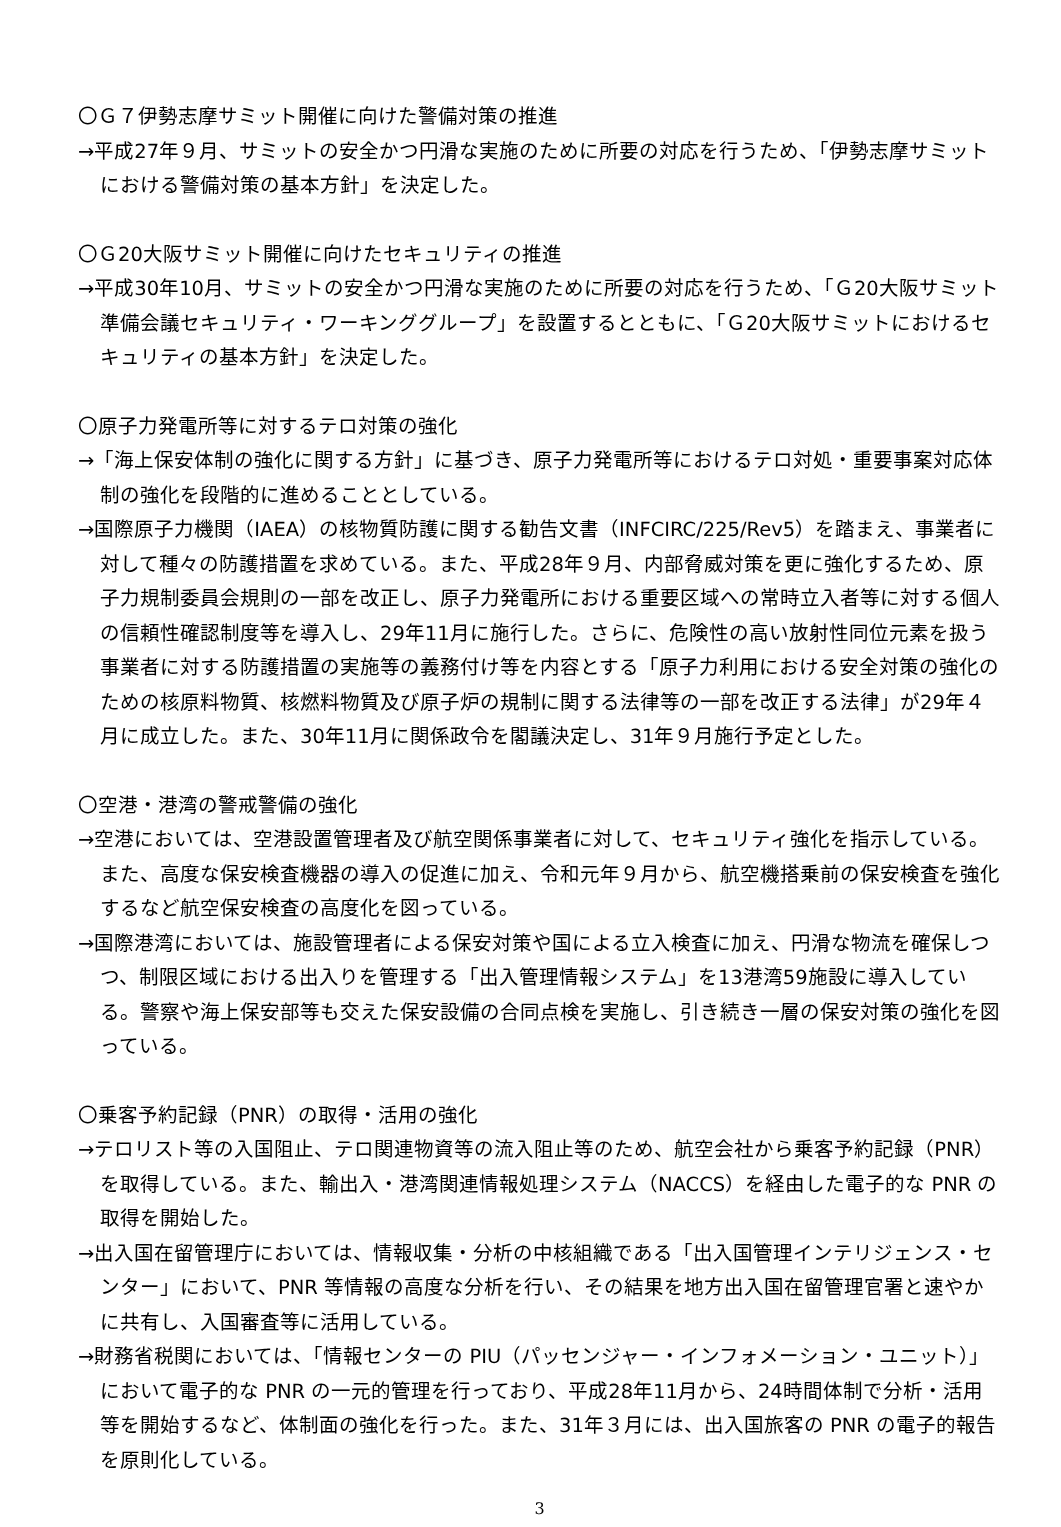〇Ｇ７伊勢志摩サミット開催に向けた警備対策の推進
→平成27年９月、サミットの安全かつ円滑な実施のために所要の対応を行うため、「伊勢志摩サミットにおける警備対策の基本方針」を決定した。
〇Ｇ20大阪サミット開催に向けたセキュリティの推進
→平成30年10月、サミットの安全かつ円滑な実施のために所要の対応を行うため、「Ｇ20大阪サミット準備会議セキュリティ・ワーキンググループ」を設置するとともに、「Ｇ20大阪サミットにおけるセキュリティの基本方針」を決定した。
〇原子力発電所等に対するテロ対策の強化
→「海上保安体制の強化に関する方針」に基づき、原子力発電所等におけるテロ対処・重要事案対応体制の強化を段階的に進めることとしている。
→国際原子力機関（IAEA）の核物質防護に関する勧告文書（INFCIRC/225/Rev5）を踏まえ、事業者に対して種々の防護措置を求めている。また、平成28年９月、内部脅威対策を更に強化するため、原子力規制委員会規則の一部を改正し、原子力発電所における重要区域への常時立入者等に対する個人の信頼性確認制度等を導入し、29年11月に施行した。さらに、危険性の高い放射性同位元素を扱う事業者に対する防護措置の実施等の義務付け等を内容とする「原子力利用における安全対策の強化のための核原料物質、核燃料物質及び原子炉の規制に関する法律等の一部を改正する法律」が29年４月に成立した。また、30年11月に関係政令を閣議決定し、31年９月施行予定とした。
〇空港・港湾の警戒警備の強化
→空港においては、空港設置管理者及び航空関係事業者に対して、セキュリティ強化を指示している。また、高度な保安検査機器の導入の促進に加え、令和元年９月から、航空機搭乗前の保安検査を強化するなど航空保安検査の高度化を図っている。
→国際港湾においては、施設管理者による保安対策や国による立入検査に加え、円滑な物流を確保しつつ、制限区域における出入りを管理する「出入管理情報システム」を13港湾59施設に導入している。警察や海上保安部等も交えた保安設備の合同点検を実施し、引き続き一層の保安対策の強化を図っている。
〇乗客予約記録（PNR）の取得・活用の強化
→テロリスト等の入国阻止、テロ関連物資等の流入阻止等のため、航空会社から乗客予約記録（PNR）を取得している。また、輸出入・港湾関連情報処理システム（NACCS）を経由した電子的な PNR の取得を開始した。
→出入国在留管理庁においては、情報収集・分析の中核組織である「出入国管理インテリジェンス・センター」において、PNR 等情報の高度な分析を行い、その結果を地方出入国在留管理官署と速やかに共有し、入国審査等に活用している。
→財務省税関においては、「情報センターの PIU（パッセンジャー・インフォメーション・ユニット）」において電子的な PNR の一元的管理を行っており、平成28年11月から、24時間体制で分析・活用等を開始するなど、体制面の強化を行った。また、31年３月には、出入国旅客の PNR の電子的報告を原則化している。
3